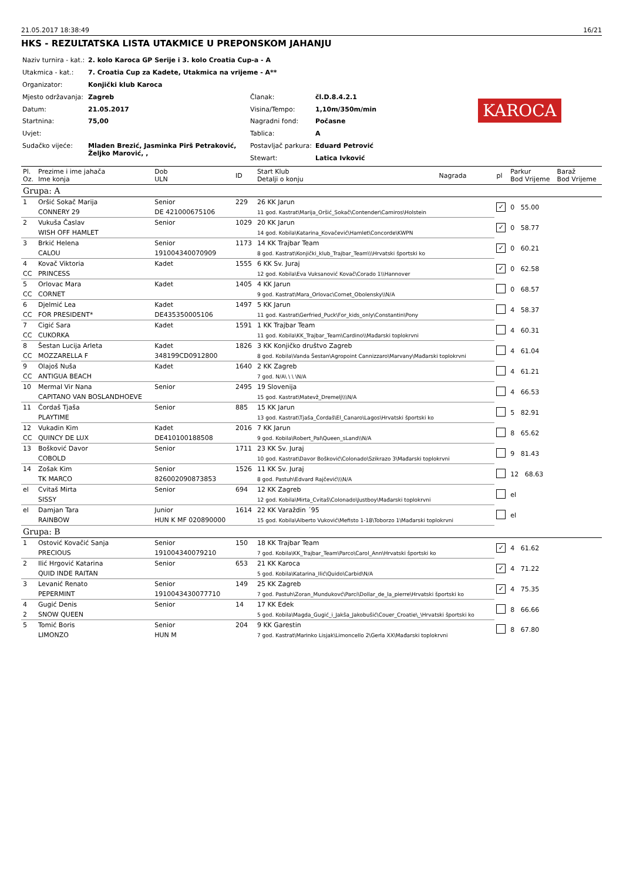21.05.2017 18:38:49 16/21
HKS - REZULTATSKA LISTA UTAKMICE U PREPONSKOM JAHANJU
| Naziv turnira - kat.: | 2. kolo Karoca GP Serije i 3. kolo Croatia Cup-a - A | | |
| Utakmica - kat.: | 7. Croatia Cup za Kadete, Utakmica na vrijeme - A** | | |
| Organizator: | Konjički klub Karoca | | |
| Mjesto održavanja: | Zagreb | Članak: | čl.D.8.4.2.1 |
| Datum: | 21.05.2017 | Visina/Tempo: | 1,10m/350m/min |
| Startnina: | 75,00 | Nagradni fond: | Počasne |
| Uvjet: | | Tablica: | A |
| Sudačko vijeće: | Mladen Brezić, Jasminka Pirš Petraković, Željko Marović, , | Postavljač parkura: | Eduard Petrović |
| | | Stewart: | Latica Ivković |
KAROCA
| Pl. Oz. | Prezime i ime jahača Ime konja | Dob ULN | ID | Start Klub Detalji o konju | Nagrada | pl | Parkur Bod Vrijeme | Baraž Bod Vrijeme |
| --- | --- | --- | --- | --- | --- | --- | --- | --- |
| Grupa: A | | | | | | | | |
| 1 | Oršić Sokač Marija | Senior | 229 | 26 KK Jarun | | ✓ | 0 55.00 | |
| | CONNERY 29 | DE 421000675106 | | 11 god. Kastrat\Marija_Oršić_Sokač\Contender\Camiros\Holstein | | | | |
| 2 | Vukuša Časlav | Senior | 1029 | 20 KK Jarun | | ✓ | 0 58.77 | |
| | WISH OFF HAMLET | | | 14 god. Kobila\Katarina_Kovačević\Hamlet\Concorde\KWPN | | | | |
| 3 | Brkić Helena | Senior | 1173 | 14 KK Trajbar Team | | ✓ | 0 60.21 | |
| | CALOU | 191004340070909 | | 8 god. Kastrat\Konjički_klub_Trajbar_Team\\\Hrvatski športski ko | | | | |
| 4 | Kovač Viktoria | Kadet | 1555 | 6 KK Sv. Juraj | | ✓ | 0 62.58 | |
| CC | PRINCESS | | | 12 god. Kobila\Eva Vuksanović Kovač\Corado 1\\Hannover | | | | |
| 5 | Orlovac Mara | Kadet | 1405 | 4 KK Jarun | | | 0 68.57 | |
| CC | CORNET | | | 9 god. Kastrat\Mara_Orlovac\Cornet_Obolensky\\N/A | | | | |
| 6 | Djelmić Lea | Kadet | 1497 | 5 KK Jarun | | | 4 58.37 | |
| CC | FOR PRESIDENT* | DE435350005106 | | 11 god. Kastrat\Gerfried_Puck\For_kids_only\Constantin\Pony | | | | |
| 7 | Cigić Sara | Kadet | 1591 | 1 KK Trajbar Team | | | 4 60.31 | |
| CC | CUKORKA | | | 11 god. Kobila\KK_Trajbar_Team\Cardino\\Mađarski toplokrvni | | | | |
| 8 | Šestan Lucija Arleta | Kadet | 1826 | 3 KK Konjičko društvo Zagreb | | | 4 61.04 | |
| CC | MOZZARELLA F | 348199CD0912800 | | 8 god. Kobila\Vanda Šestan\Agropoint Cannizzaro\Marvany\Mađarski toplokrvni | | | | |
| 9 | Olajoš Nuša | Kadet | 1640 | 2 KK Zagreb | | | 4 61.21 | |
| CC | ANTIGUA BEACH | | | 7 god. N/A\ \ \ \N/A | | | | |
| 10 | Mermal Vir Nana | Senior | 2495 | 19 Slovenija | | | 4 66.53 | |
| | CAPITANO VAN BOSLANDHOEVE | | | 15 god. Kastrat\Matevž_Dremelj\\\N/A | | | | |
| 11 | Ćordaš Tjaša | Senior | 885 | 15 KK Jarun | | | 5 82.91 | |
| | PLAYTIME | | | 13 god. Kastrat\Tjaša_Ćordaš\El_Canaro\Lagos\Hrvatski športski ko | | | | |
| 12 | Vukadin Kim | Kadet | 2016 | 7 KK Jarun | | | 8 65.62 | |
| CC | QUINCY DE LUX | DE410100188508 | | 9 god. Kobila\Robert_Pal\Queen_sLand\\N/A | | | | |
| 13 | Bošković Davor | Senior | 1711 | 23 KK Sv. Juraj | | | 9 81.43 | |
| | COBOLD | | | 10 god. Kastrat\Davor Bošković\Colonado\Szikrazo 3\Mađarski toplokrvni | | | | |
| 14 | Zošak Kim | Senior | 1526 | 11 KK Sv. Juraj | | | 12 68.63 | |
| | TK MARCO | 826002090873853 | | 8 god. Pastuh\Edvard Rajčević\\\N/A | | | | |
| el | Cvitaš Mirta | Senior | 694 | 12 KK Zagreb | | | el | |
| | SISSY | | | 12 god. Kobila\Mirta_Cvitaš\Colonado\Justboy\Mađarski toplokrvni | | | | |
| el | Damjan Tara | Junior | 1614 | 22 KK Varaždin ´95 | | | el | |
| | RAINBOW | HUN K MF 020890000 | | 15 god. Kobila\Alberto Vuković\Mefisto 1-18\Toborzo 1\Mađarski toplokrvni | | | | |
| Grupa: B | | | | | | | | |
| 1 | Ostović Kovačić Sanja | Senior | 150 | 18 KK Trajbar Team | | ✓ | 4 61.62 | |
| | PRECIOUS | 191004340079210 | | 7 god. Kobila\KK_Trajbar_Team\Parco\Carol_Ann\Hrvatski športski ko | | | | |
| 2 | Ilić Hrgović Katarina | Senior | 653 | 21 KK Karoca | | ✓ | 4 71.22 | |
| | QUID INDE RAITAN | | | 5 god. Kobila\Katarina_Ilić\Quido\Carbid\N/A | | | | |
| 3 | Levanić Renato | Senior | 149 | 25 KK Zagreb | | ✓ | 4 75.35 | |
| | PEPERMINT | 1910043430077710 | | 7 god. Pastuh\Zoran_Mundukovć\Parci\Dollar_de_la_pierre\Hrvatski športski ko | | | | |
| 4 | Gugić Denis | Senior | 14 | 17 KK Edek | | | 8 66.66 | |
| 2 | SNOW QUEEN | | | 5 god. Kobila\Magda_Gugić_i_Jakša_Jakobušić\Couer_Croatie\_\Hrvatski športski ko | | | | |
| 5 | Tomić Boris | Senior | 204 | 9 KK Garestin | | | 8 67.80 | |
| | LIMONZO | HUN M | | 7 god. Kastrat\Marinko Lisjak\Limoncello 2\Gerla XX\Mađarski toplokrvni | | | | |